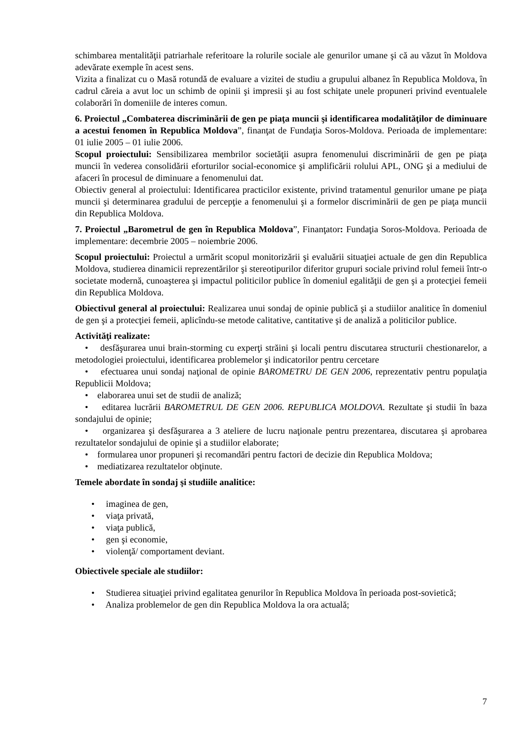schimbarea mentalităţii patriarhale referitoare la rolurile sociale ale genurilor umane şi că au văzut în Moldova adevărate exemple în acest sens.
Vizita a finalizat cu o Masă rotundă de evaluare a vizitei de studiu a grupului albanez în Republica Moldova, în cadrul căreia a avut loc un schimb de opinii şi impresii şi au fost schiţate unele propuneri privind eventualele colaborări în domeniile de interes comun.
6. Proiectul „Combaterea discriminării de gen pe piaţa muncii şi identificarea modalităţilor de diminuare a acestui fenomen în Republica Moldova”, finanţat de Fundaţia Soros-Moldova. Perioada de implementare: 01 iulie 2005 – 01 iulie 2006.
Scopul proiectului: Sensibilizarea membrilor societăţii asupra fenomenului discriminării de gen pe piaţa muncii în vederea consolidării eforturilor social-economice şi amplificării rolului APL, ONG şi a mediului de afaceri în procesul de diminuare a fenomenului dat.
Obiectiv general al proiectului: Identificarea practicilor existente, privind tratamentul genurilor umane pe piaţa muncii şi determinarea gradului de percepţie a fenomenului şi a formelor discriminării de gen pe piaţa muncii din Republica Moldova.
7. Proiectul „Barometrul de gen în Republica Moldova”, Finanţator: Fundaţia Soros-Moldova. Perioada de implementare: decembrie 2005 – noiembrie 2006.
Scopul proiectului: Proiectul a urmărit scopul monitorizării şi evaluării situaţiei actuale de gen din Republica Moldova, studierea dinamicii reprezentărilor şi stereotipurilor diferitor grupuri sociale privind rolul femeii într-o societate modernă, cunoaşterea şi impactul politicilor publice în domeniul egalităţii de gen şi a protecţiei femeii din Republica Moldova.
Obiectivul general al proiectului: Realizarea unui sondaj de opinie publică şi a studiilor analitice în domeniul de gen şi a protecţiei femeii, aplicîndu-se metode calitative, cantitative şi de analiză a politicilor publice.
Activităţi realizate:
• desfăşurarea unui brain-storming cu experţi străini şi locali pentru discutarea structurii chestionarelor, a metodologiei proiectului, identificarea problemelor şi indicatorilor pentru cercetare
• efectuarea unui sondaj naţional de opinie BAROMETRU DE GEN 2006, reprezentativ pentru populaţia Republicii Moldova;
• elaborarea unui set de studii de analiză;
• editarea lucrării BAROMETRUL DE GEN 2006. REPUBLICA MOLDOVA. Rezultate şi studii în baza sondajului de opinie;
• organizarea şi desfăşurarea a 3 ateliere de lucru naţionale pentru prezentarea, discutarea şi aprobarea rezultatelor sondajului de opinie şi a studiilor elaborate;
• formularea unor propuneri şi recomandări pentru factori de decizie din Republica Moldova;
• mediatizarea rezultatelor obţinute.
Temele abordate în sondaj şi studiile analitice:
• imaginea de gen,
• viaţa privată,
• viaţa publică,
• gen şi economie,
• violenţă/ comportament deviant.
Obiectivele speciale ale studiilor:
• Studierea situaţiei privind egalitatea genurilor în Republica Moldova în perioada post-sovietică;
• Analiza problemelor de gen din Republica Moldova la ora actuală;
7